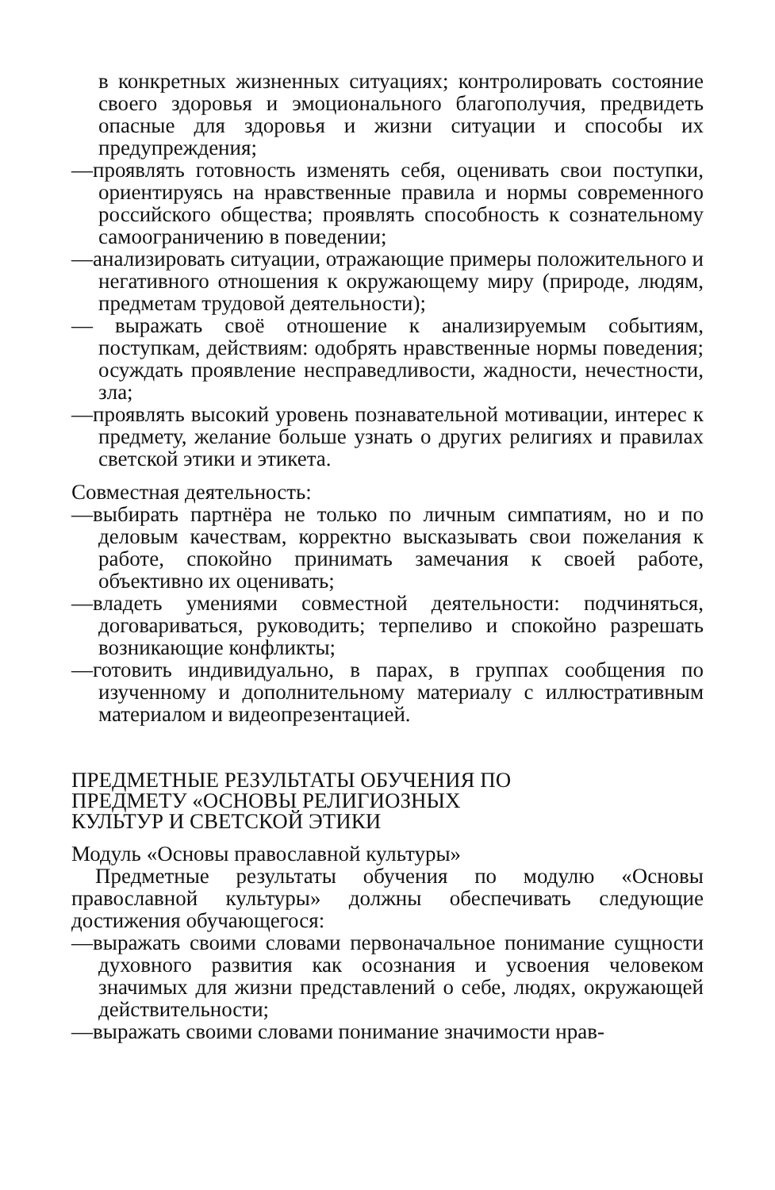в конкретных жизненных ситуациях; контролировать состояние своего здоровья и эмоционального благополучия, предвидеть опасные для здоровья и жизни ситуации и способы их предупреждения;
—проявлять готовность изменять себя, оценивать свои поступки, ориентируясь на нравственные правила и нормы современного российского общества; проявлять способность к сознательному самоограничению в поведении;
—анализировать ситуации, отражающие примеры положительного и негативного отношения к окружающему миру (природе, людям, предметам трудовой деятельности);
— выражать своё отношение к анализируемым событиям, поступкам, действиям: одобрять нравственные нормы поведения; осуждать проявление несправедливости, жадности, нечестности, зла;
—проявлять высокий уровень познавательной мотивации, интерес к предмету, желание больше узнать о других религиях и правилах светской этики и этикета.
Совместная деятельность:
—выбирать партнёра не только по личным симпатиям, но и по деловым качествам, корректно высказывать свои пожелания к работе, спокойно принимать замечания к своей работе, объективно их оценивать;
—владеть умениями совместной деятельности: подчиняться, договариваться, руководить; терпеливо и спокойно разрешать возникающие конфликты;
—готовить индивидуально, в парах, в группах сообщения по изученному и дополнительному материалу с иллюстративным материалом и видеопрезентацией.
ПРЕДМЕТНЫЕ РЕЗУЛЬТАТЫ ОБУЧЕНИЯ ПО
ПРЕДМЕТУ «ОСНОВЫ РЕЛИГИОЗНЫХ
КУЛЬТУР И СВЕТСКОЙ ЭТИКИ
Модуль «Основы православной культуры»
Предметные результаты обучения по модулю «Основы православной культуры» должны обеспечивать следующие достижения обучающегося:
—выражать своими словами первоначальное понимание сущности духовного развития как осознания и усвоения человеком значимых для жизни представлений о себе, людях, окружающей действительности;
—выражать своими словами понимание значимости нрав-